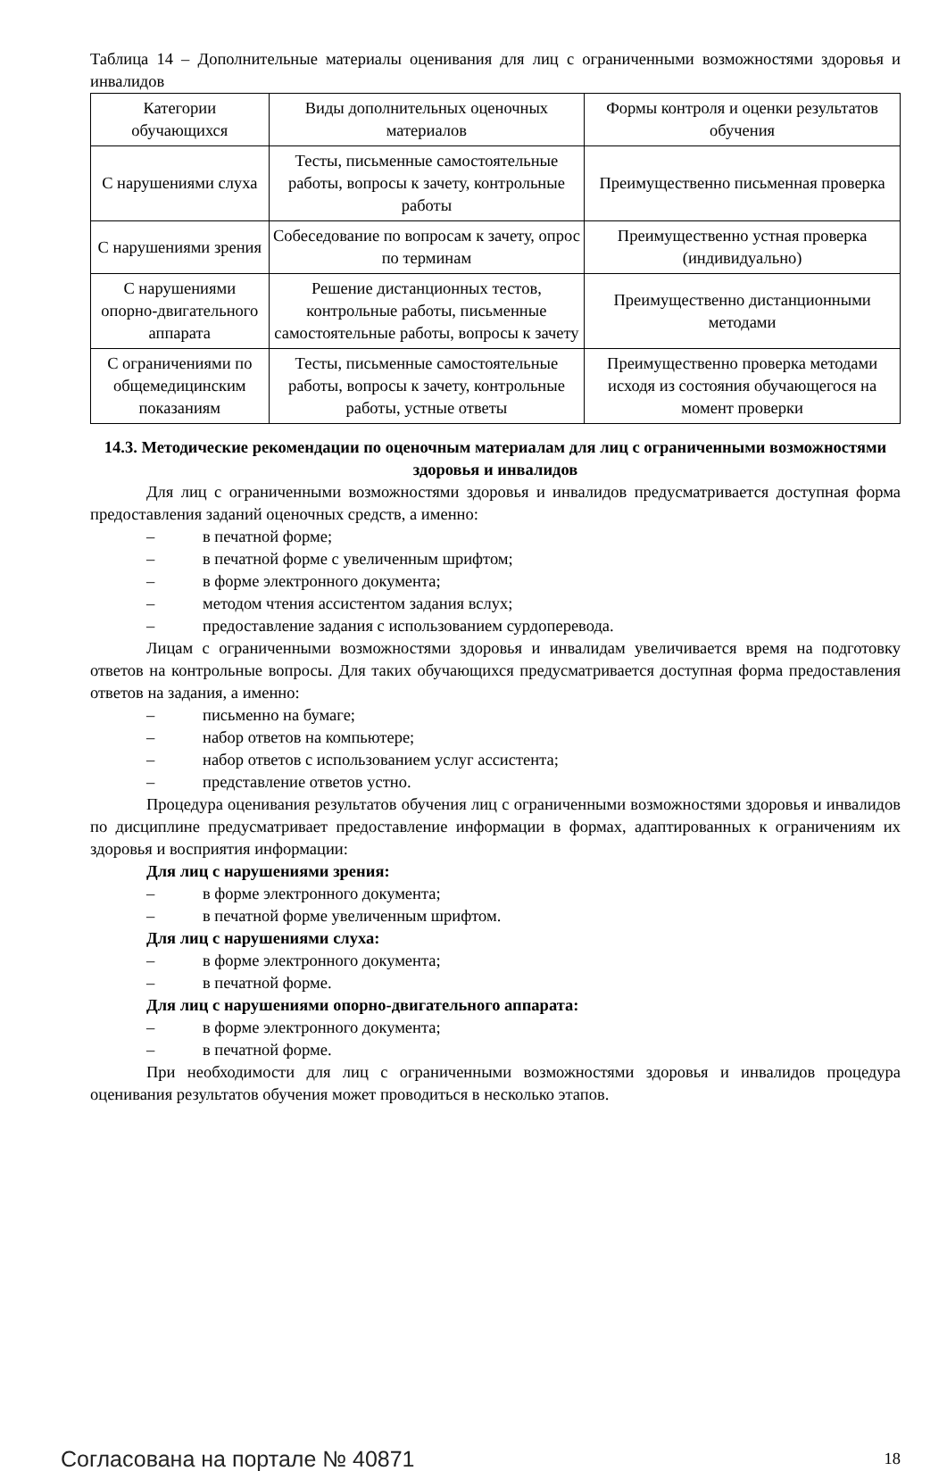Таблица 14 – Дополнительные материалы оценивания для лиц с ограниченными возможностями здоровья и инвалидов
| Категории обучающихся | Виды дополнительных оценочных материалов | Формы контроля и оценки результатов обучения |
| --- | --- | --- |
| С нарушениями слуха | Тесты, письменные самостоятельные работы, вопросы к зачету, контрольные работы | Преимущественно письменная проверка |
| С нарушениями зрения | Собеседование по вопросам к зачету, опрос по терминам | Преимущественно устная проверка (индивидуально) |
| С нарушениями опорно-двигательного аппарата | Решение дистанционных тестов, контрольные работы, письменные самостоятельные работы, вопросы к зачету | Преимущественно дистанционными методами |
| С ограничениями по общемедицинским показаниям | Тесты, письменные самостоятельные работы, вопросы к зачету, контрольные работы, устные ответы | Преимущественно проверка методами исходя из состояния обучающегося на момент проверки |
14.3. Методические рекомендации по оценочным материалам для лиц с ограниченными возможностями здоровья и инвалидов
Для лиц с ограниченными возможностями здоровья и инвалидов предусматривается доступная форма предоставления заданий оценочных средств, а именно:
– в печатной форме;
– в печатной форме с увеличенным шрифтом;
– в форме электронного документа;
– методом чтения ассистентом задания вслух;
– предоставление задания с использованием сурдоперевода.
Лицам с ограниченными возможностями здоровья и инвалидам увеличивается время на подготовку ответов на контрольные вопросы. Для таких обучающихся предусматривается доступная форма предоставления ответов на задания, а именно:
– письменно на бумаге;
– набор ответов на компьютере;
– набор ответов с использованием услуг ассистента;
– представление ответов устно.
Процедура оценивания результатов обучения лиц с ограниченными возможностями здоровья и инвалидов по дисциплине предусматривает предоставление информации в формах, адаптированных к ограничениям их здоровья и восприятия информации:
Для лиц с нарушениями зрения:
– в форме электронного документа;
– в печатной форме увеличенным шрифтом.
Для лиц с нарушениями слуха:
– в форме электронного документа;
– в печатной форме.
Для лиц с нарушениями опорно-двигательного аппарата:
– в форме электронного документа;
– в печатной форме.
При необходимости для лиц с ограниченными возможностями здоровья и инвалидов процедура оценивания результатов обучения может проводиться в несколько этапов.
Согласована на портале № 40871 18